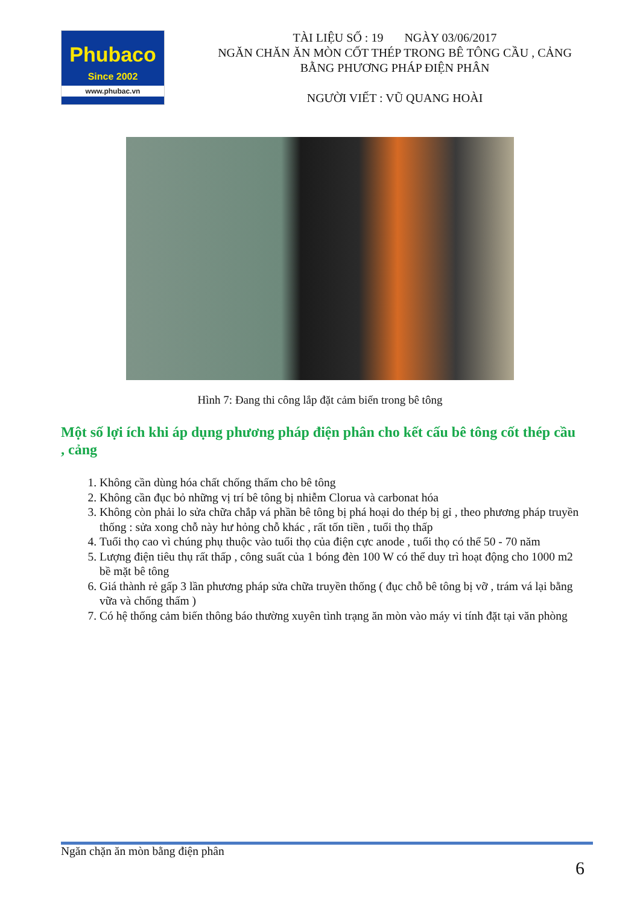Phubaco
Since 2002
www.phubac.vn
TÀI LIỆU SỐ : 19 NGÀY 03/06/2017
NGĂN CHĂN ĂN MÒN CỐT THÉP TRONG BÊ TÔNG CẦU , CẢNG BẰNG PHƯƠNG PHÁP ĐIỆN PHÂN
NGƯỜI VIẾT : VŨ QUANG HOÀI
Hình 7: Đang thi công lắp đặt cảm biến trong bê tông
Một số lợi ích khi áp dụng phương pháp điện phân cho kết cấu bê tông cốt thép cầu , cảng
1. Không cần dùng hóa chất chống thấm cho bê tông
2. Không cần đục bỏ những vị trí bê tông bị nhiễm Clorua và carbonat hóa
3. Không còn phải lo sửa chữa chắp vá phần bê tông bị phá hoại do thép bị gỉ , theo phương pháp truyền thống : sửa xong chỗ này hư hỏng chỗ khác , rất tốn tiền , tuổi thọ thấp
4. Tuổi thọ cao vì chúng phụ thuộc vào tuổi thọ của điện cực anode , tuổi thọ có thể 50 - 70 năm
5. Lượng điện tiêu thụ rất thấp , công suất của 1 bóng đèn 100 W có thể duy trì hoạt động cho 1000 m2 bề mặt bê tông
6. Giá thành rẻ gấp 3 lần phương pháp sửa chữa truyền thống ( đục chỗ bê tông bị vỡ , trám vá lại bằng vữa và chống thấm )
7. Có hệ thống cảm biến thông báo thường xuyên tình trạng ăn mòn vào máy vi tính đặt tại văn phòng
Ngăn chặn ăn mòn bằng điện phân
6